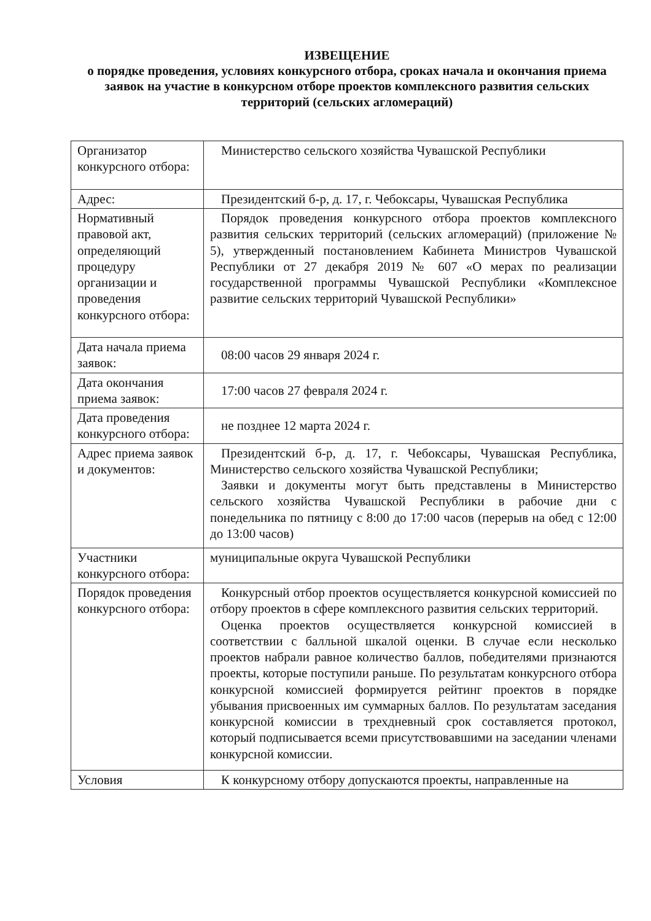ИЗВЕЩЕНИЕ
о порядке проведения, условиях конкурсного отбора, сроках начала и окончания приема заявок на участие в конкурсном отборе проектов комплексного развития сельских территорий (сельских агломераций)
| Организатор конкурсного отбора: | Министерство сельского хозяйства Чувашской Республики |
| Адрес: | Президентский б-р, д. 17, г. Чебоксары, Чувашская Республика |
| Нормативный правовой акт, определяющий процедуру организации и проведения конкурсного отбора: | Порядок проведения конкурсного отбора проектов комплексного развития сельских территорий (сельских агломераций) (приложение № 5), утвержденный постановлением Кабинета Министров Чувашской Республики от 27 декабря 2019 № 607 «О мерах по реализации государственной программы Чувашской Республики «Комплексное развитие сельских территорий Чувашской Республики» |
| Дата начала приема заявок: | 08:00 часов 29 января 2024 г. |
| Дата окончания приема заявок: | 17:00 часов 27 февраля 2024 г. |
| Дата проведения конкурсного отбора: | не позднее 12 марта 2024 г. |
| Адрес приема заявок и документов: | Президентский б-р, д. 17, г. Чебоксары, Чувашская Республика, Министерство сельского хозяйства Чувашской Республики; Заявки и документы могут быть представлены в Министерство сельского хозяйства Чувашской Республики в рабочие дни с понедельника по пятницу с 8:00 до 17:00 часов (перерыв на обед с 12:00 до 13:00 часов) |
| Участники конкурсного отбора: | муниципальные округа Чувашской Республики |
| Порядок проведения конкурсного отбора: | Конкурсный отбор проектов осуществляется конкурсной комиссией по отбору проектов в сфере комплексного развития сельских территорий. Оценка проектов осуществляется конкурсной комиссией в соответствии с балльной шкалой оценки. В случае если несколько проектов набрали равное количество баллов, победителями признаются проекты, которые поступили раньше. По результатам конкурсного отбора конкурсной комиссией формируется рейтинг проектов в порядке убывания присвоенных им суммарных баллов. По результатам заседания конкурсной комиссии в трехдневный срок составляется протокол, который подписывается всеми присутствовавшими на заседании членами конкурсной комиссии. |
| Условия | К конкурсному отбору допускаются проекты, направленные на |